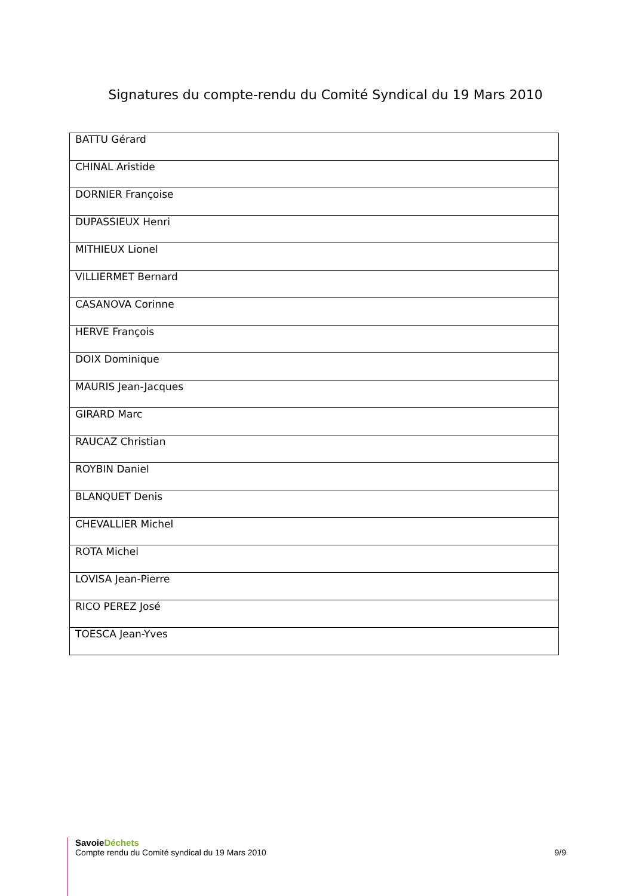Signatures du compte-rendu du Comité Syndical du 19 Mars 2010
| BATTU Gérard |
| CHINAL Aristide |
| DORNIER Françoise |
| DUPASSIEUX Henri |
| MITHIEUX Lionel |
| VILLIERMET Bernard |
| CASANOVA Corinne |
| HERVE François |
| DOIX Dominique |
| MAURIS Jean-Jacques |
| GIRARD Marc |
| RAUCAZ Christian |
| ROYBIN Daniel |
| BLANQUET Denis |
| CHEVALLIER Michel |
| ROTA Michel |
| LOVISA Jean-Pierre |
| RICO PEREZ José |
| TOESCA Jean-Yves |
SavoieDéchets
Compte rendu du Comité syndical du 19 Mars 2010 9/9